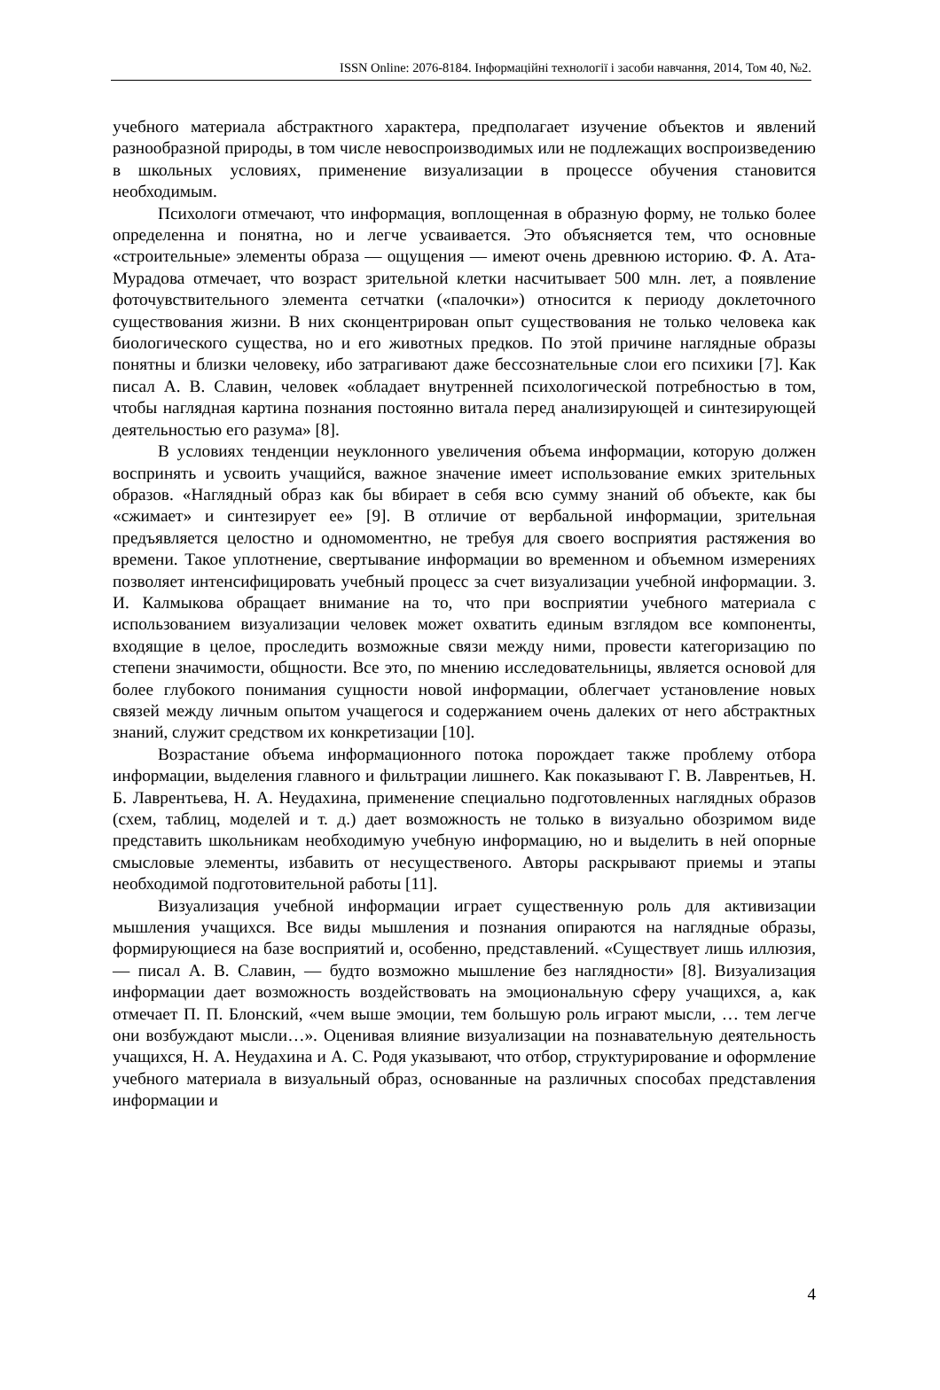ISSN Online: 2076-8184. Інформаційні технології і засоби навчання, 2014, Том 40, №2.
учебного материала абстрактного характера, предполагает изучение объектов и явлений разнообразной природы, в том числе невоспроизводимых или не подлежащих воспроизведению в школьных условиях, применение визуализации в процессе обучения становится необходимым.
Психологи отмечают, что информация, воплощенная в образную форму, не только более определенна и понятна, но и легче усваивается. Это объясняется тем, что основные «строительные» элементы образа — ощущения — имеют очень древнюю историю. Ф. А. Ата-Мурадова отмечает, что возраст зрительной клетки насчитывает 500 млн. лет, а появление фоточувствительного элемента сетчатки («палочки») относится к периоду доклеточного существования жизни. В них сконцентрирован опыт существования не только человека как биологического существа, но и его животных предков. По этой причине наглядные образы понятны и близки человеку, ибо затрагивают даже бессознательные слои его психики [7]. Как писал А. В. Славин, человек «обладает внутренней психологической потребностью в том, чтобы наглядная картина познания постоянно витала перед анализирующей и синтезирующей деятельностью его разума» [8].
В условиях тенденции неуклонного увеличения объема информации, которую должен воспринять и усвоить учащийся, важное значение имеет использование емких зрительных образов. «Наглядный образ как бы вбирает в себя всю сумму знаний об объекте, как бы «сжимает» и синтезирует ее» [9]. В отличие от вербальной информации, зрительная предъявляется целостно и одномоментно, не требуя для своего восприятия растяжения во времени. Такое уплотнение, свертывание информации во временном и объемном измерениях позволяет интенсифицировать учебный процесс за счет визуализации учебной информации. З. И. Калмыкова обращает внимание на то, что при восприятии учебного материала с использованием визуализации человек может охватить единым взглядом все компоненты, входящие в целое, проследить возможные связи между ними, провести категоризацию по степени значимости, общности. Все это, по мнению исследовательницы, является основой для более глубокого понимания сущности новой информации, облегчает установление новых связей между личным опытом учащегося и содержанием очень далеких от него абстрактных знаний, служит средством их конкретизации [10].
Возрастание объема информационного потока порождает также проблему отбора информации, выделения главного и фильтрации лишнего. Как показывают Г. В. Лаврентьев, Н. Б. Лаврентьева, Н. А. Неудахина, применение специально подготовленных наглядных образов (схем, таблиц, моделей и т. д.) дает возможность не только в визуально обозримом виде представить школьникам необходимую учебную информацию, но и выделить в ней опорные смысловые элементы, избавить от несущественого. Авторы раскрывают приемы и этапы необходимой подготовительной работы [11].
Визуализация учебной информации играет существенную роль для активизации мышления учащихся. Все виды мышления и познания опираются на наглядные образы, формирующиеся на базе восприятий и, особенно, представлений. «Существует лишь иллюзия, — писал А. В. Славин, — будто возможно мышление без наглядности» [8]. Визуализация информации дает возможность воздействовать на эмоциональную сферу учащихся, а, как отмечает П. П. Блонский, «чем выше эмоции, тем большую роль играют мысли, … тем легче они возбуждают мысли…». Оценивая влияние визуализации на познавательную деятельность учащихся, Н. А. Неудахина и А. С. Родя указывают, что отбор, структурирование и оформление учебного материала в визуальный образ, основанные на различных способах представления информации и
4